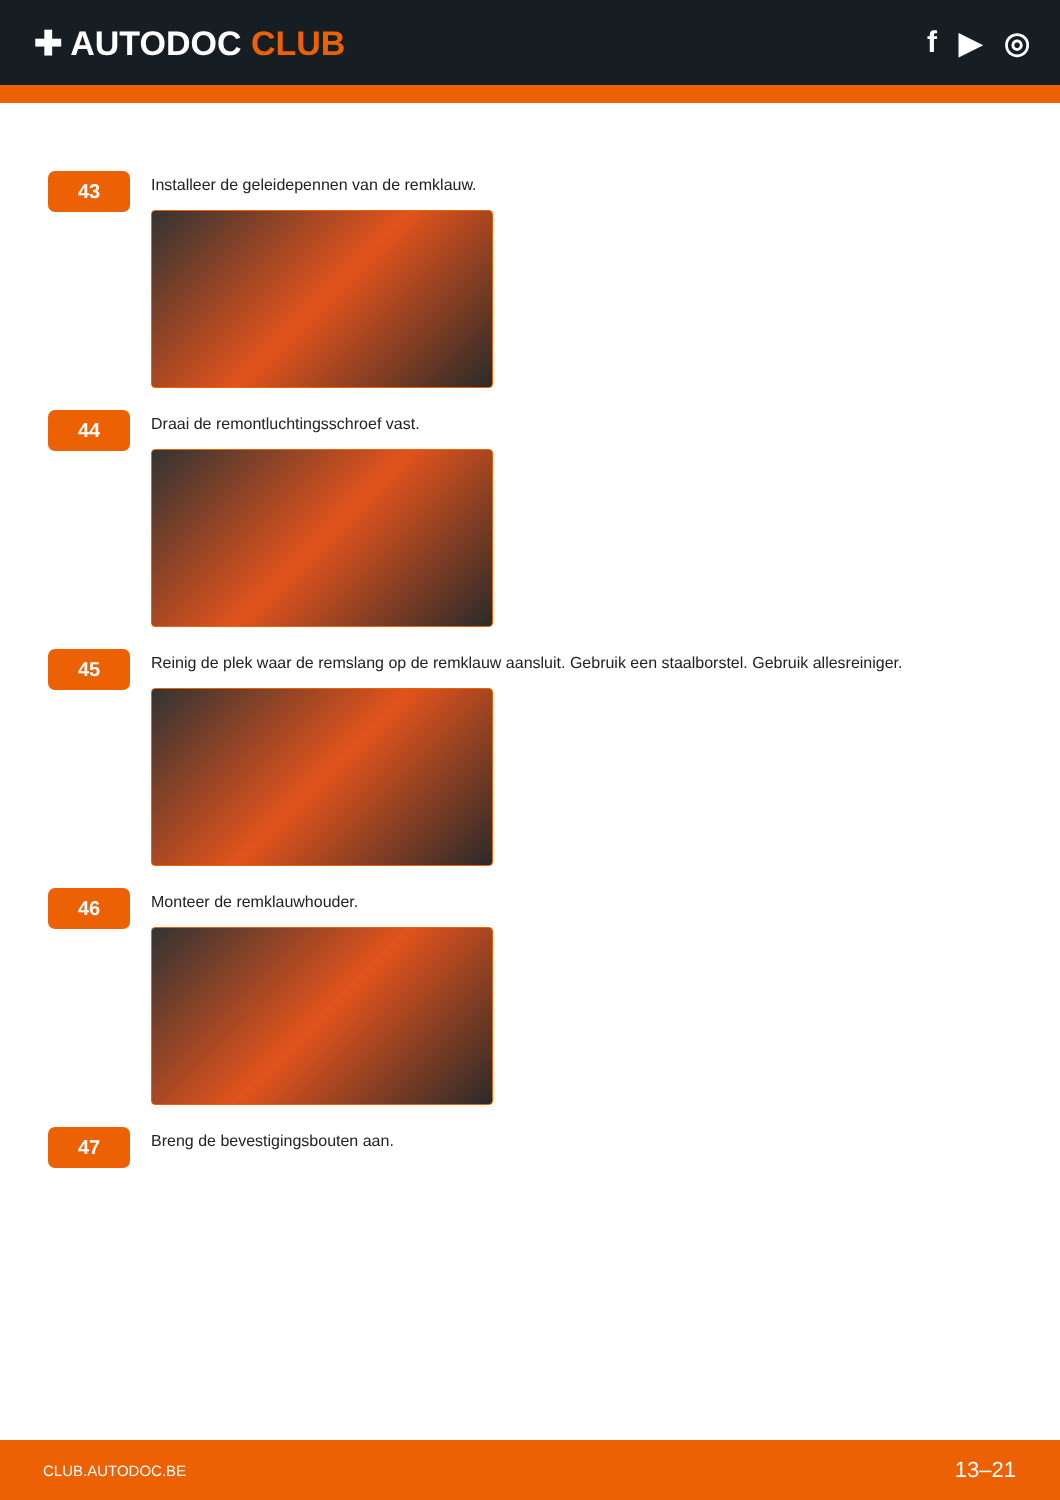✚ AUTODOC CLUB f ▶ ◎
43
Installeer de geleidepennen van de remklauw.
44
Draai de remontluchtingsschroef vast.
45
Reinig de plek waar de remslang op de remklauw aansluit. Gebruik een staalborstel. Gebruik allesreiniger.
46
Monteer de remklauwhouder.
47
Breng de bevestigingsbouten aan.
CLUB.AUTODOC.BE 13–21